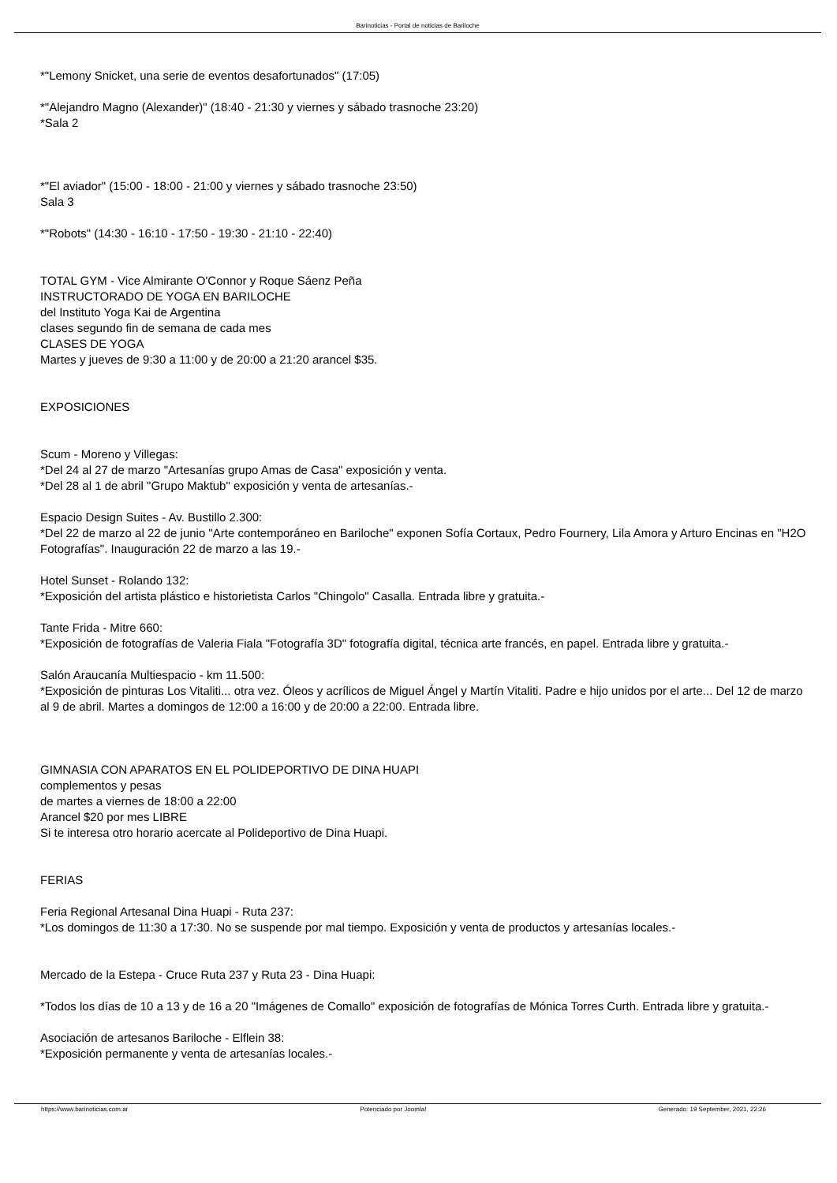Barinoticias - Portal de noticias de Bariloche
*"Lemony Snicket, una serie de eventos desafortunados" (17:05)
*"Alejandro Magno (Alexander)" (18:40 - 21:30 y viernes y sábado trasnoche 23:20)
*Sala 2
*"El aviador" (15:00 - 18:00 - 21:00 y viernes y sábado trasnoche 23:50)
Sala 3
*"Robots" (14:30 - 16:10 - 17:50 - 19:30 - 21:10 - 22:40)
TOTAL GYM - Vice Almirante O'Connor y Roque Sáenz Peña
INSTRUCTORADO DE YOGA EN BARILOCHE
del Instituto Yoga Kai de Argentina
clases segundo fin de semana de cada mes
CLASES DE YOGA
Martes y jueves de 9:30 a 11:00 y de 20:00 a 21:20 arancel $35.
EXPOSICIONES
Scum - Moreno y Villegas:
*Del 24 al 27 de marzo "Artesanías grupo Amas de Casa" exposición y venta.
*Del 28 al 1 de abril "Grupo Maktub" exposición y venta de artesanías.-
Espacio Design Suites - Av. Bustillo 2.300:
*Del 22 de marzo al 22 de junio "Arte contemporáneo en Bariloche" exponen Sofía Cortaux, Pedro Fournery, Lila Amora y Arturo Encinas en "H2O Fotografías". Inauguración 22 de marzo a las 19.-
Hotel Sunset - Rolando 132:
*Exposición del artista plástico e historietista Carlos "Chingolo" Casalla. Entrada libre y gratuita.-
Tante Frida - Mitre 660:
*Exposición de fotografías de Valeria Fiala "Fotografía 3D" fotografía digital, técnica arte francés, en papel. Entrada libre y gratuita.-
Salón Araucanía Multiespacio - km 11.500:
*Exposición de pinturas Los Vitaliti... otra vez. Óleos y acrílicos de Miguel Ángel y Martín Vitaliti. Padre e hijo unidos por el arte... Del 12 de marzo al 9 de abril. Martes a domingos de 12:00 a 16:00 y de 20:00 a 22:00. Entrada libre.
GIMNASIA CON APARATOS EN EL POLIDEPORTIVO DE DINA HUAPI
complementos y pesas
de martes a viernes de 18:00 a 22:00
Arancel $20 por mes LIBRE
Si te interesa otro horario acercate al Polideportivo de Dina Huapi.
FERIAS
Feria Regional Artesanal Dina Huapi - Ruta 237:
*Los domingos de 11:30 a 17:30. No se suspende por mal tiempo. Exposición y venta de productos y artesanías locales.-
Mercado de la Estepa - Cruce Ruta 237 y Ruta 23 - Dina Huapi:
*Todos los días de 10 a 13 y de 16 a 20 "Imágenes de Comallo" exposición de fotografías de Mónica Torres Curth. Entrada libre y gratuita.-
Asociación de artesanos Bariloche - Elflein 38:
*Exposición permanente y venta de artesanías locales.-
https://www.barinoticias.com.ar Potenciado por Joomla! Generado: 19 September, 2021, 22:26